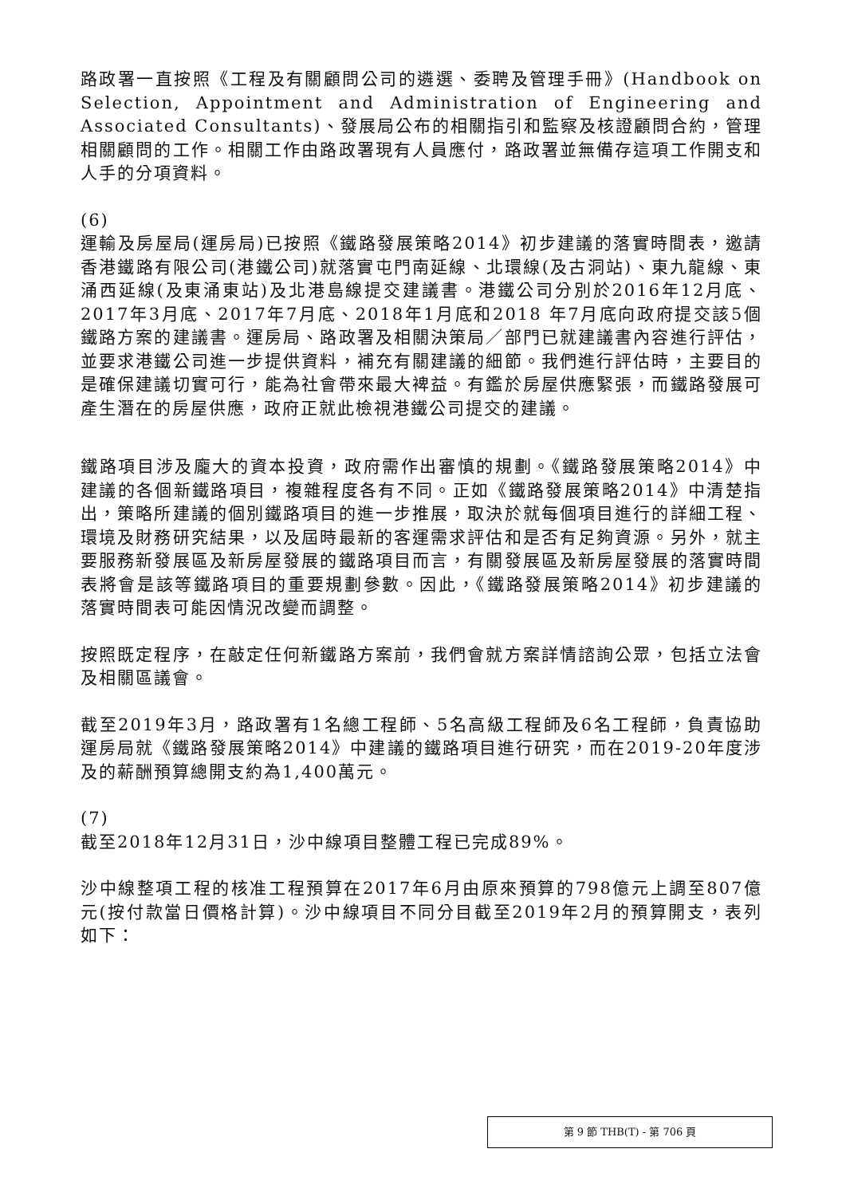路政署一直按照《工程及有關顧問公司的遴選、委聘及管理手冊》(Handbook on Selection, Appointment and Administration of Engineering and Associated Consultants)、發展局公布的相關指引和監察及核證顧問合約，管理相關顧問的工作。相關工作由路政署現有人員應付，路政署並無備存這項工作開支和人手的分項資料。
(6)
運輸及房屋局(運房局)已按照《鐵路發展策略2014》初步建議的落實時間表，邀請香港鐵路有限公司(港鐵公司)就落實屯門南延線、北環線(及古洞站)、東九龍線、東涌西延線(及東涌東站)及北港島線提交建議書。港鐵公司分別於2016年12月底、2017年3月底、2017年7月底、2018年1月底和2018 年7月底向政府提交該5個鐵路方案的建議書。運房局、路政署及相關決策局／部門已就建議書內容進行評估，並要求港鐵公司進一步提供資料，補充有關建議的細節。我們進行評估時，主要目的是確保建議切實可行，能為社會帶來最大裨益。有鑑於房屋供應緊張，而鐵路發展可產生潛在的房屋供應，政府正就此檢視港鐵公司提交的建議。
鐵路項目涉及龐大的資本投資，政府需作出審慎的規劃。《鐵路發展策略2014》中建議的各個新鐵路項目，複雜程度各有不同。正如《鐵路發展策略2014》中清楚指出，策略所建議的個別鐵路項目的進一步推展，取決於就每個項目進行的詳細工程、環境及財務研究結果，以及屆時最新的客運需求評估和是否有足夠資源。另外，就主要服務新發展區及新房屋發展的鐵路項目而言，有關發展區及新房屋發展的落實時間表將會是該等鐵路項目的重要規劃參數。因此，《鐵路發展策略2014》初步建議的落實時間表可能因情況改變而調整。
按照既定程序，在敲定任何新鐵路方案前，我們會就方案詳情諮詢公眾，包括立法會及相關區議會。
截至2019年3月，路政署有1名總工程師、5名高級工程師及6名工程師，負責協助運房局就《鐵路發展策略2014》中建議的鐵路項目進行研究，而在2019-20年度涉及的薪酬預算總開支約為1,400萬元。
(7)
截至2018年12月31日，沙中線項目整體工程已完成89%。
沙中線整項工程的核准工程預算在2017年6月由原來預算的798億元上調至807億元(按付款當日價格計算)。沙中線項目不同分目截至2019年2月的預算開支，表列如下：
第 9 節 THB(T) - 第 706 頁